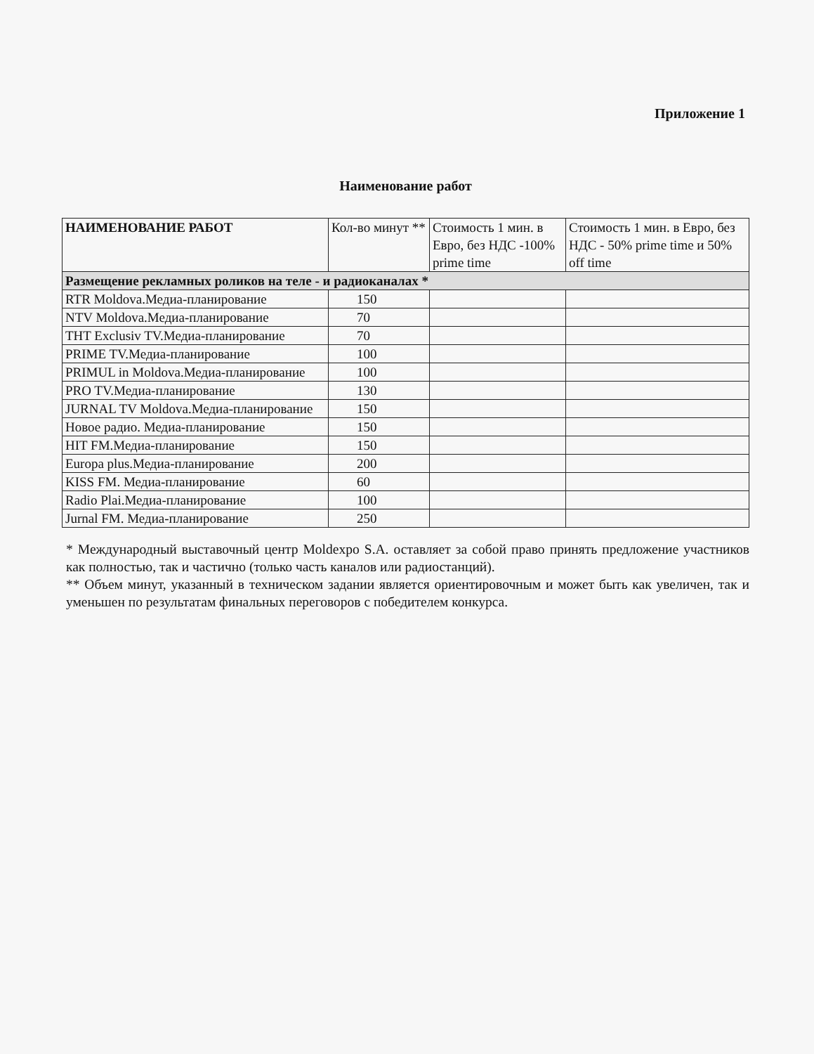Приложение 1
Наименование работ
| НАИМЕНОВАНИЕ РАБОТ | Кол-во минут ** | Стоимость 1 мин. в Евро, без НДС -100% prime time | Стоимость 1 мин. в Евро, без НДС - 50% prime time и 50% off time |
| --- | --- | --- | --- |
| Размещение рекламных роликов на теле - и радиоканалах * | | | |
| RTR Moldova.Медиа-планирование | 150 | | |
| NTV Moldova.Медиа-планирование | 70 | | |
| THT Exclusiv TV.Медиа-планирование | 70 | | |
| PRIME TV.Медиа-планирование | 100 | | |
| PRIMUL in Moldova.Медиа-планирование | 100 | | |
| PRO TV.Медиа-планирование | 130 | | |
| JURNAL TV Moldova.Медиа-планирование | 150 | | |
| Новое радио. Медиа-планирование | 150 | | |
| HIT FM.Медиа-планирование | 150 | | |
| Europa plus.Медиа-планирование | 200 | | |
| KISS FM. Медиа-планирование | 60 | | |
| Radio Plai.Медиа-планирование | 100 | | |
| Jurnal FM. Медиа-планирование | 250 | | |
* Международный выставочный центр Moldexpo S.A. оставляет за собой право принять предложение участников как полностью, так и частично (только часть каналов или радиостанций).
** Объем минут, указанный в техническом задании является ориентировочным и может быть как увеличен, так и уменьшен по результатам финальных переговоров с победителем конкурса.